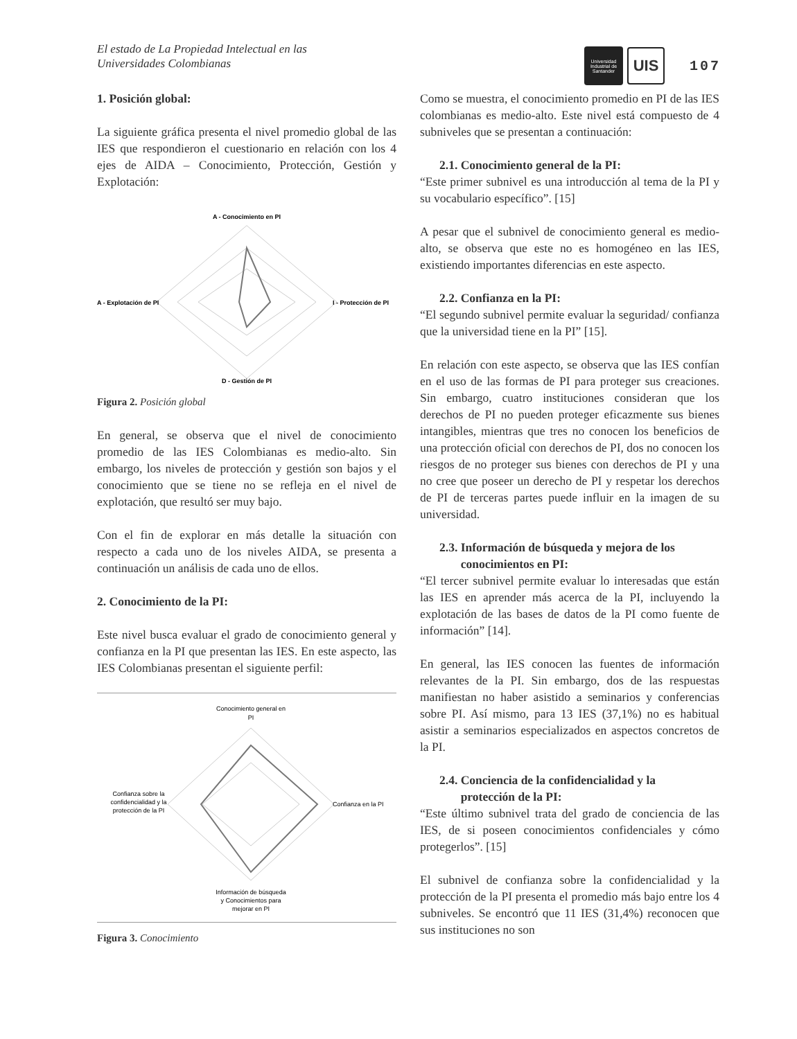El estado de La Propiedad Intelectual en las
Universidades Colombianas
Universidad
Industrial de
Santander
UIS
107
1. Posición global:
La siguiente gráfica presenta el nivel promedio global de las IES que respondieron el cuestionario en relación con los 4 ejes de AIDA – Conocimiento, Protección, Gestión y Explotación:
A - Conocimiento en PI
A - Explotación de PI
I - Protección de PI
D - Gestión de PI
Figura 2. Posición global
En general, se observa que el nivel de conocimiento promedio de las IES Colombianas es medio-alto. Sin embargo, los niveles de protección y gestión son bajos y el conocimiento que se tiene no se refleja en el nivel de explotación, que resultó ser muy bajo.
Con el fin de explorar en más detalle la situación con respecto a cada uno de los niveles AIDA, se presenta a continuación un análisis de cada uno de ellos.
2. Conocimiento de la PI:
Este nivel busca evaluar el grado de conocimiento general y confianza en la PI que presentan las IES. En este aspecto, las IES Colombianas presentan el siguiente perfil:
Conocimiento general en
PI
Confianza en la PI
Confianza sobre la
confidencialidad y la
protección de la PI
Información de búsqueda
y Conocimientos para
mejorar en PI
Figura 3. Conocimiento
Como se muestra, el conocimiento promedio en PI de las IES colombianas es medio-alto. Este nivel está compuesto de 4 subniveles que se presentan a continuación:
2.1. Conocimiento general de la PI:
“Este primer subnivel es una introducción al tema de la PI y su vocabulario específico”. [15]
A pesar que el subnivel de conocimiento general es medio-alto, se observa que este no es homogéneo en las IES, existiendo importantes diferencias en este aspecto.
2.2. Confianza en la PI:
“El segundo subnivel permite evaluar la seguridad/ confianza que la universidad tiene en la PI” [15].
En relación con este aspecto, se observa que las IES confían en el uso de las formas de PI para proteger sus creaciones. Sin embargo, cuatro instituciones consideran que los derechos de PI no pueden proteger eficazmente sus bienes intangibles, mientras que tres no conocen los beneficios de una protección oficial con derechos de PI, dos no conocen los riesgos de no proteger sus bienes con derechos de PI y una no cree que poseer un derecho de PI y respetar los derechos de PI de terceras partes puede influir en la imagen de su universidad.
2.3. Información de búsqueda y mejora de los
conocimientos en PI:
“El tercer subnivel permite evaluar lo interesadas que están las IES en aprender más acerca de la PI, incluyendo la explotación de las bases de datos de la PI como fuente de información” [14].
En general, las IES conocen las fuentes de información relevantes de la PI. Sin embargo, dos de las respuestas manifiestan no haber asistido a seminarios y conferencias sobre PI. Así mismo, para 13 IES (37,1%) no es habitual asistir a seminarios especializados en aspectos concretos de la PI.
2.4. Conciencia de la confidencialidad y la
protección de la PI:
“Este último subnivel trata del grado de conciencia de las IES, de si poseen conocimientos confidenciales y cómo protegerlos”. [15]
El subnivel de confianza sobre la confidencialidad y la protección de la PI presenta el promedio más bajo entre los 4 subniveles. Se encontró que 11 IES (31,4%) reconocen que sus instituciones no son